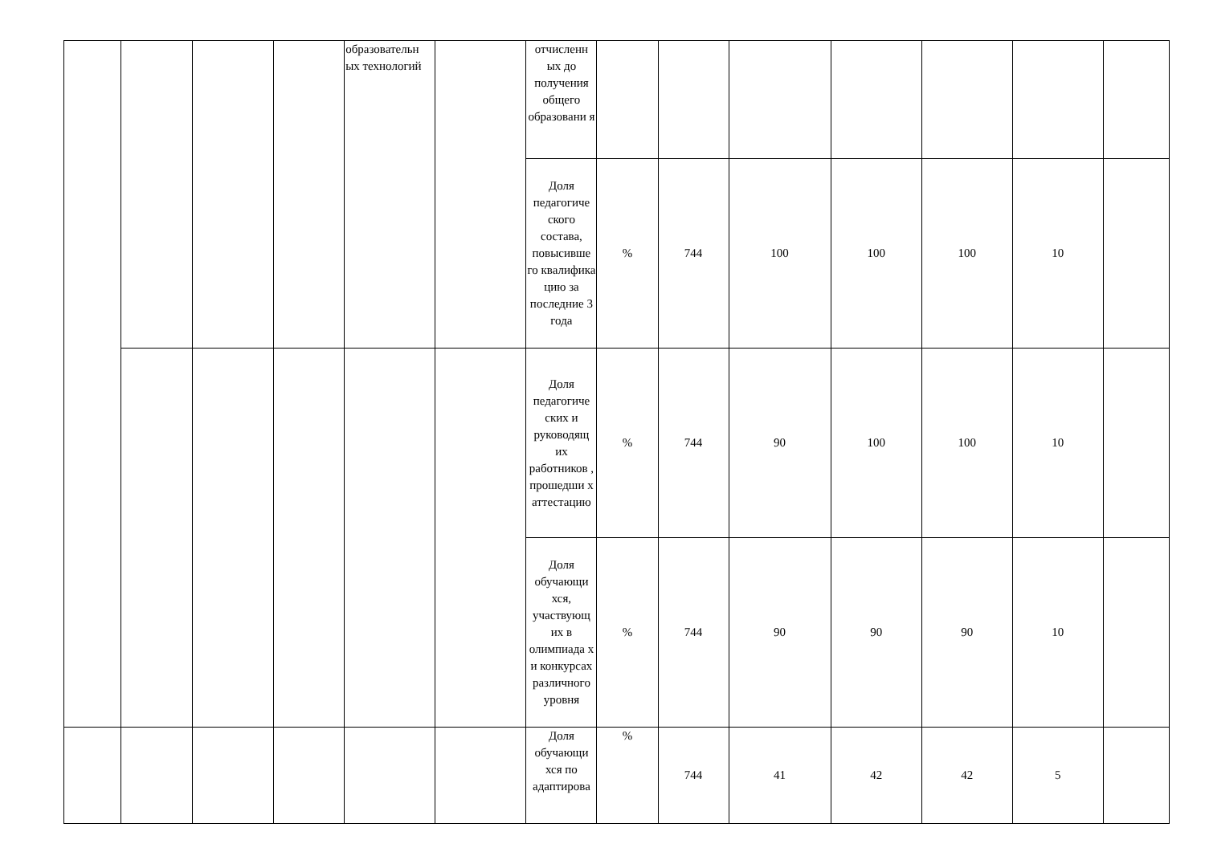| | | | | образовательн ых технологий | | отчисленн ых до получения общего образовани я | | | | | | | |
| | | | | | | Доля педагогиче ского состава, повысивше го квалифика цию за последние 3 года | % | 744 | 100 | 100 | 100 | 10 | |
| | | | | | | Доля педагогиче ских и руководящ их работников , прошедши х аттестацию | % | 744 | 90 | 100 | 100 | 10 | |
| | | | | | | Доля обучающи хся, участвующ их в олимпиада х и конкурсах различного уровня | % | 744 | 90 | 90 | 90 | 10 | |
| | | | | | | Доля обучающи хся по адаптирова | % | 744 | 41 | 42 | 42 | 5 | |